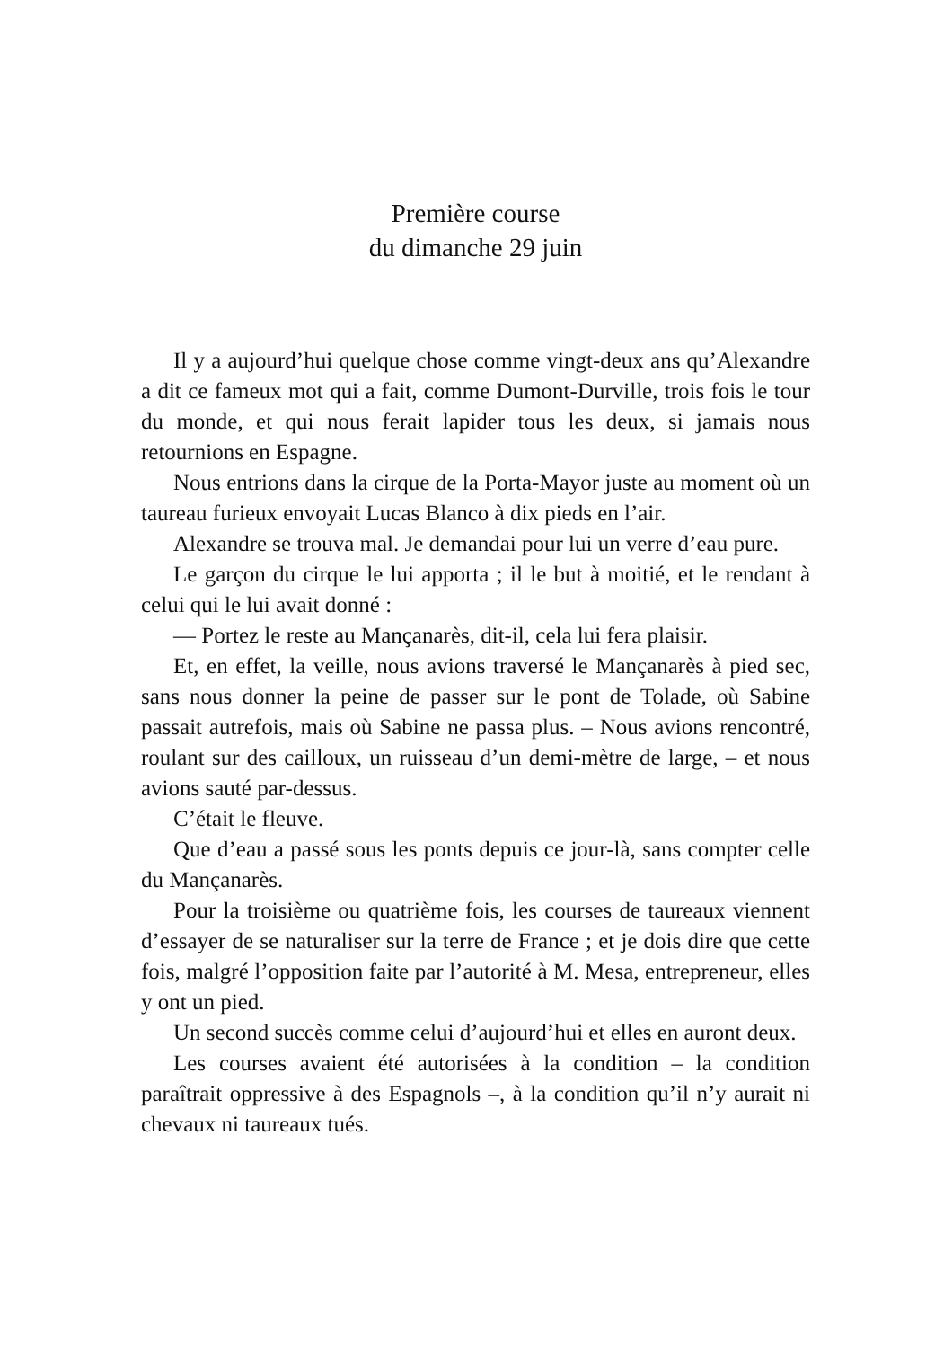Première course
du dimanche 29 juin
Il y a aujourd’hui quelque chose comme vingt-deux ans qu’Alexandre a dit ce fameux mot qui a fait, comme Dumont-Durville, trois fois le tour du monde, et qui nous ferait lapider tous les deux, si jamais nous retournions en Espagne.
Nous entrions dans la cirque de la Porta-Mayor juste au moment où un taureau furieux envoyait Lucas Blanco à dix pieds en l’air.
Alexandre se trouva mal. Je demandai pour lui un verre d’eau pure.
Le garçon du cirque le lui apporta ; il le but à moitié, et le rendant à celui qui le lui avait donné :
— Portez le reste au Mançanarès, dit-il, cela lui fera plaisir.
Et, en effet, la veille, nous avions traversé le Mançanarès à pied sec, sans nous donner la peine de passer sur le pont de Tolade, où Sabine passait autrefois, mais où Sabine ne passa plus. – Nous avions rencontré, roulant sur des cailloux, un ruisseau d’un demi-mètre de large, – et nous avions sauté par-dessus.
C’était le fleuve.
Que d’eau a passé sous les ponts depuis ce jour-là, sans compter celle du Mançanarès.
Pour la troisième ou quatrième fois, les courses de taureaux viennent d’essayer de se naturaliser sur la terre de France ; et je dois dire que cette fois, malgré l’opposition faite par l’autorité à M. Mesa, entrepreneur, elles y ont un pied.
Un second succès comme celui d’aujourd’hui et elles en auront deux.
Les courses avaient été autorisées à la condition – la condition paraîtrait oppressive à des Espagnols –, à la condition qu’il n’y aurait ni chevaux ni taureaux tués.